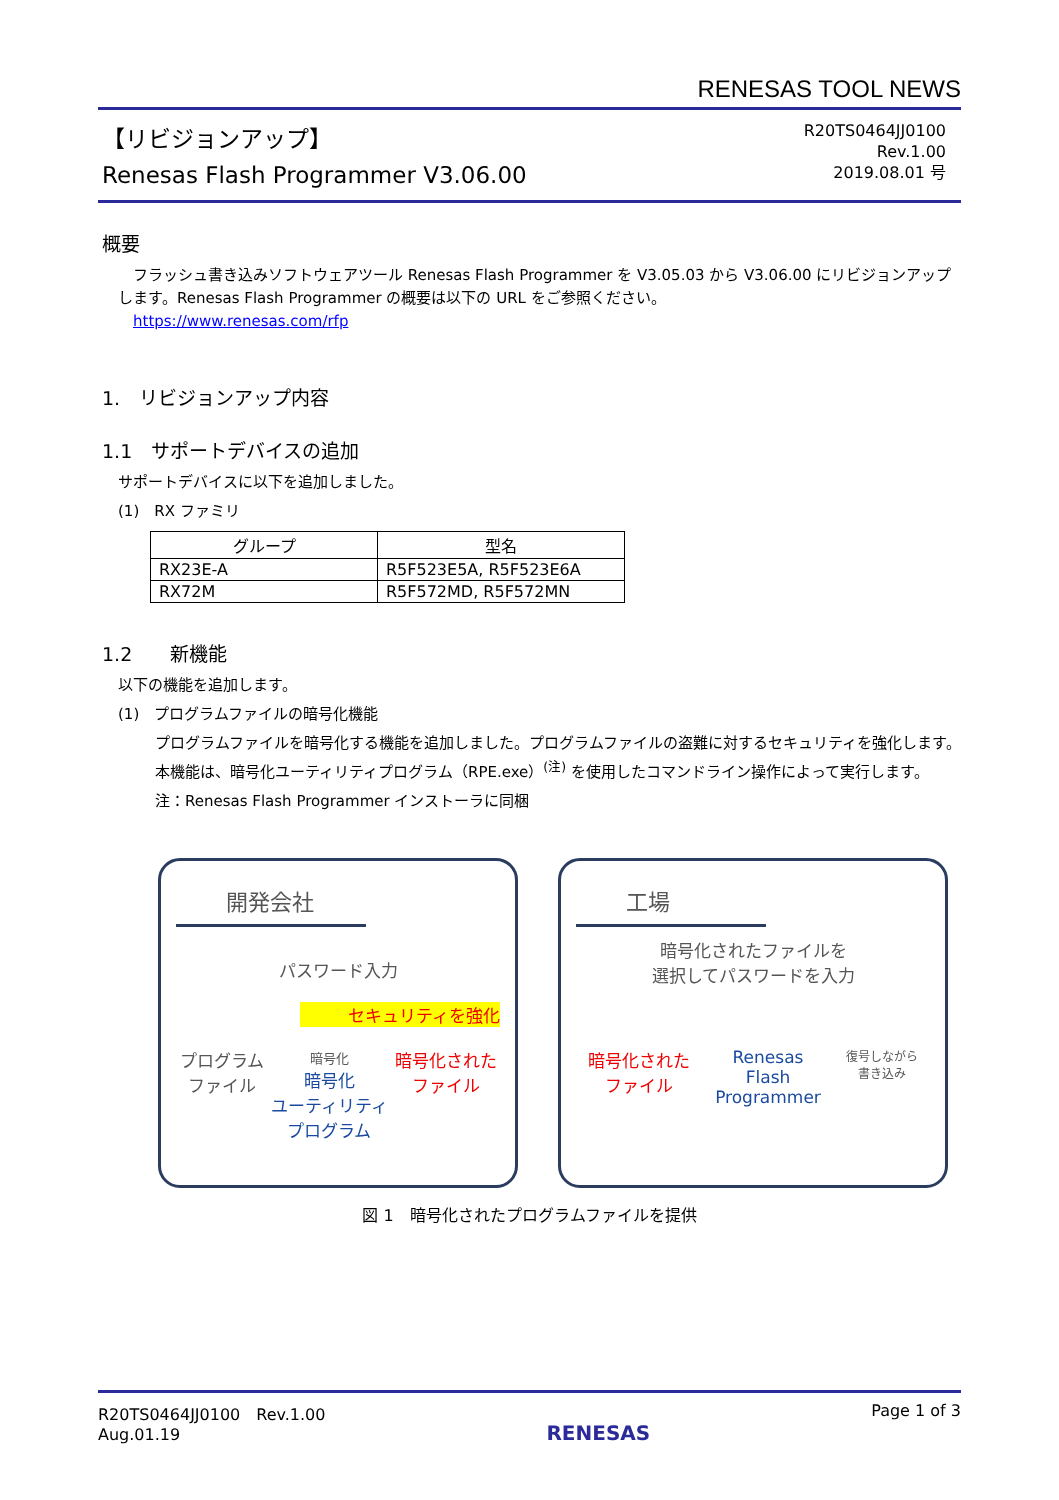RENESAS TOOL NEWS
【リビジョンアップ】
Renesas Flash Programmer V3.06.00
R20TS0464JJ0100
Rev.1.00
2019.08.01 号
概要
　フラッシュ書き込みソフトウェアツール Renesas Flash Programmer を V3.05.03 から V3.06.00 にリビジョンアップします。Renesas Flash Programmer の概要は以下の URL をご参照ください。
　https://www.renesas.com/rfp
1.　リビジョンアップ内容
1.1　サポートデバイスの追加
サポートデバイスに以下を追加しました。
(1)　RX ファミリ
| グループ | 型名 |
| --- | --- |
| RX23E-A | R5F523E5A, R5F523E6A |
| RX72M | R5F572MD, R5F572MN |
1.2　　新機能
以下の機能を追加します。
(1)　プログラムファイルの暗号化機能
プログラムファイルを暗号化する機能を追加しました。プログラムファイルの盗難に対するセキュリティを強化します。本機能は、暗号化ユーティリティプログラム（RPE.exe）<sup>(注)</sup> を使用したコマンドライン操作によって実行します。
注：Renesas Flash Programmer インストーラに同梱
開発会社
パスワード入力
セキュリティを強化
プログラム
ファイル
暗号化
暗号化
ユーティリティ
プログラム
暗号化された
ファイル
工場
暗号化されたファイルを
選択してパスワードを入力
暗号化された
ファイル
Renesas
Flash
Programmer
復号しながら
書き込み
図 1　暗号化されたプログラムファイルを提供
R20TS0464JJ0100　Rev.1.00
Aug.01.19
RENESAS
Page 1 of 3